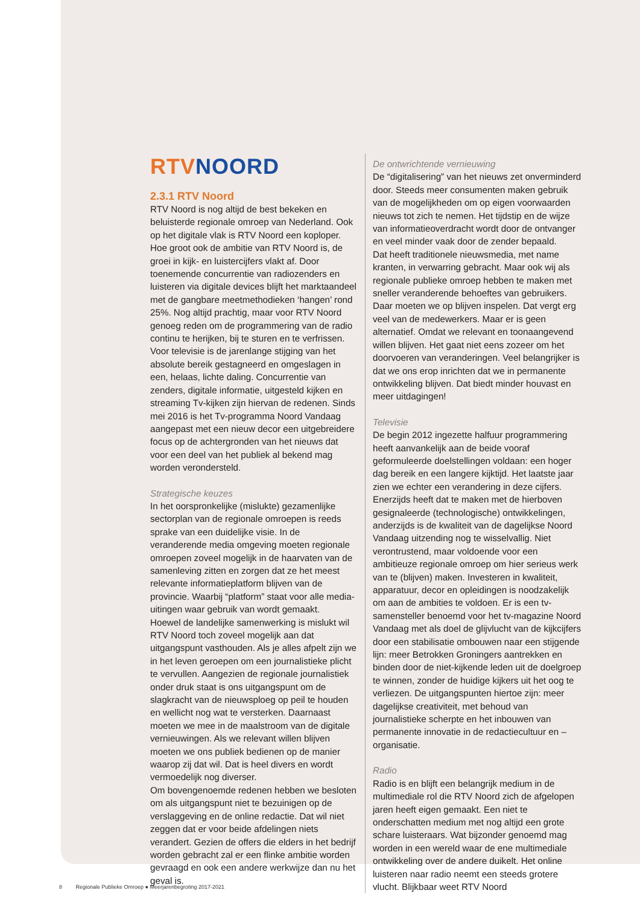RTV NOORD
2.3.1 RTV Noord
RTV Noord is nog altijd de best bekeken en beluisterde regionale omroep van Nederland. Ook op het digitale vlak is RTV Noord een koploper. Hoe groot ook de ambitie van RTV Noord is, de groei in kijk- en luistercijfers vlakt af. Door toenemende concurrentie van radiozenders en luisteren via digitale devices blijft het marktaandeel met de gangbare meetmethodieken ‘hangen’ rond 25%. Nog altijd prachtig, maar voor RTV Noord genoeg reden om de programmering van de radio continu te herijken, bij te sturen en te verfrissen. Voor televisie is de jarenlange stijging van het absolute bereik gestagneerd en omgeslagen in een, helaas, lichte daling. Concurrentie van zenders, digitale informatie, uitgesteld kijken en streaming Tv-kijken zijn hiervan de redenen. Sinds mei 2016 is het Tv-programma Noord Vandaag aangepast met een nieuw decor een uitgebreidere focus op de achtergronden van het nieuws dat voor een deel van het publiek al bekend mag worden verondersteld.
Strategische keuzes
In het oorspronkelijke (mislukte) gezamenlijke sectorplan van de regionale omroepen is reeds sprake van een duidelijke visie. In de veranderende media omgeving moeten regionale omroepen zoveel mogelijk in de haarvaten van de samenleving zitten en zorgen dat ze het meest relevante informatieplatform blijven van de provincie. Waarbij “platform” staat voor alle media-uitingen waar gebruik van wordt gemaakt.
Hoewel de landelijke samenwerking is mislukt wil RTV Noord toch zoveel mogelijk aan dat uitgangspunt vasthouden. Als je alles afpelt zijn we in het leven geroepen om een journalistieke plicht te vervullen. Aangezien de regionale journalistiek onder druk staat is ons uitgangspunt om de slagkracht van de nieuwsploeg op peil te houden en wellicht nog wat te versterken. Daarnaast moeten we mee in de maalstroom van de digitale vernieuwingen. Als we relevant willen blijven moeten we ons publiek bedienen op de manier waarop zij dat wil. Dat is heel divers en wordt vermoedelijk nog diverser.
Om bovengenoemde redenen hebben we besloten om als uitgangspunt niet te bezuinigen op de verslaggeving en de online redactie. Dat wil niet zeggen dat er voor beide afdelingen niets verandert. Gezien de offers die elders in het bedrijf worden gebracht zal er een flinke ambitie worden gevraagd en ook een andere werkwijze dan nu het geval is.
De ontwrichtende vernieuwing
De “digitalisering” van het nieuws zet onverminderd door. Steeds meer consumenten maken gebruik van de mogelijkheden om op eigen voorwaarden nieuws tot zich te nemen. Het tijdstip en de wijze van informatieoverdracht wordt door de ontvanger en veel minder vaak door de zender bepaald.
Dat heeft traditionele nieuwsmedia, met name kranten, in verwarring gebracht. Maar ook wij als regionale publieke omroep hebben te maken met sneller veranderende behoeftes van gebruikers. Daar moeten we op blijven inspelen. Dat vergt erg veel van de medewerkers. Maar er is geen alternatief. Omdat we relevant en toonaangevend willen blijven. Het gaat niet eens zozeer om het doorvoeren van veranderingen. Veel belangrijker is dat we ons erop inrichten dat we in permanente ontwikkeling blijven. Dat biedt minder houvast en meer uitdagingen!
Televisie
De begin 2012 ingezette halfuur programmering heeft aanvankelijk aan de beide vooraf geformuleerde doelstellingen voldaan: een hoger dag bereik en een langere kijktijd. Het laatste jaar zien we echter een verandering in deze cijfers. Enerzijds heeft dat te maken met de hierboven gesignaleerde (technologische) ontwikkelingen, anderzijds is de kwaliteit van de dagelijkse Noord Vandaag uitzending nog te wisselvallig. Niet verontrustend, maar voldoende voor een ambitieuze regionale omroep om hier serieus werk van te (blijven) maken. Investeren in kwaliteit, apparatuur, decor en opleidingen is noodzakelijk om aan de ambities te voldoen. Er is een tv-samensteller benoemd voor het tv-magazine Noord Vandaag met als doel de glijvlucht van de kijkcijfers door een stabilisatie ombouwen naar een stijgende lijn: meer Betrokken Groningers aantrekken en binden door de niet-kijkende leden uit de doelgroep te winnen, zonder de huidige kijkers uit het oog te verliezen. De uitgangspunten hiertoe zijn: meer dagelijkse creativiteit, met behoud van journalistieke scherpte en het inbouwen van permanente innovatie in de redactiecultuur en –organisatie.
Radio
Radio is en blijft een belangrijk medium in de multimediale rol die RTV Noord zich de afgelopen jaren heeft eigen gemaakt. Een niet te onderschatten medium met nog altijd een grote schare luisteraars. Wat bijzonder genoemd mag worden in een wereld waar de ene multimediale ontwikkeling over de andere duikelt. Het online luisteren naar radio neemt een steeds grotere vlucht. Blijkbaar weet RTV Noord
8 Regionale Publieke Omroep ● Meerjarenbegroting 2017-2021